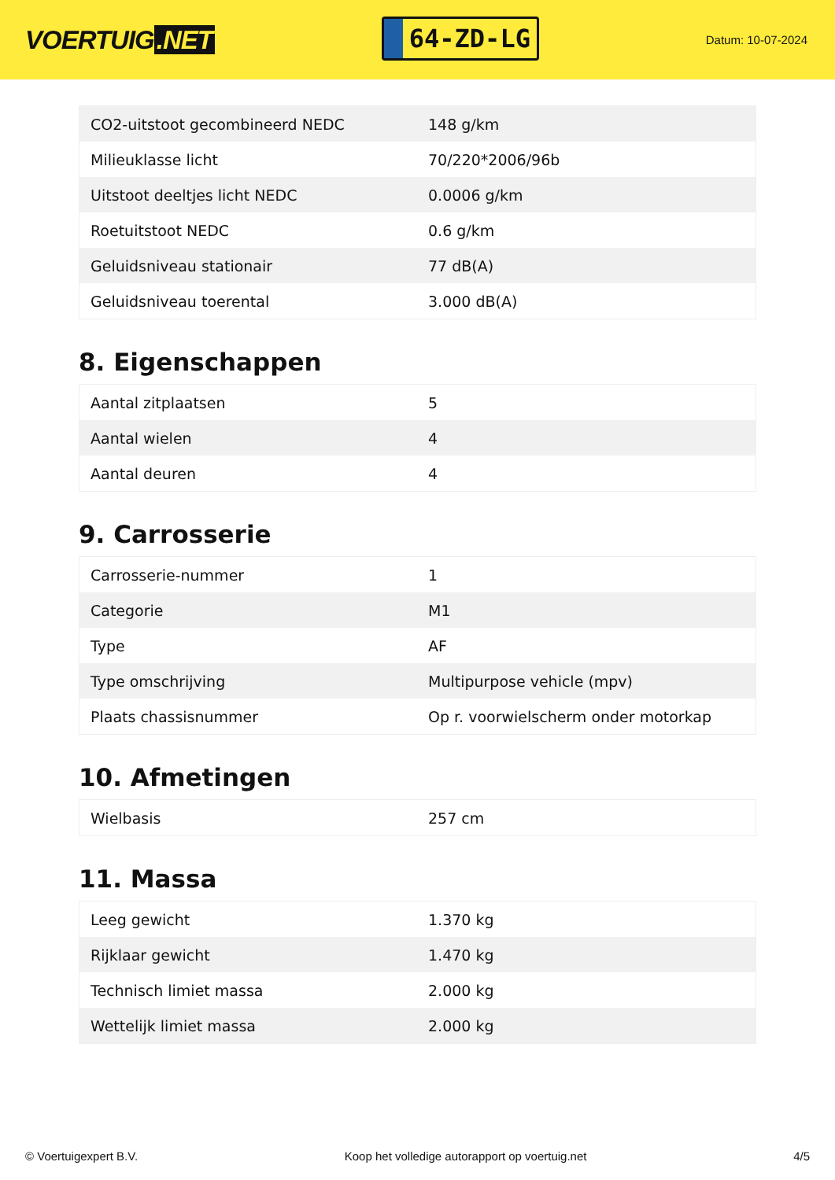VOERTUIG.NET
64-ZD-LG
Datum: 10-07-2024
| CO2-uitstoot gecombineerd NEDC | 148 g/km |
| Milieuklasse licht | 70/220*2006/96b |
| Uitstoot deeltjes licht NEDC | 0.0006 g/km |
| Roetuitstoot NEDC | 0.6 g/km |
| Geluidsniveau stationair | 77 dB(A) |
| Geluidsniveau toerental | 3.000 dB(A) |
8. Eigenschappen
| Aantal zitplaatsen | 5 |
| Aantal wielen | 4 |
| Aantal deuren | 4 |
9. Carrosserie
| Carrosserie-nummer | 1 |
| Categorie | M1 |
| Type | AF |
| Type omschrijving | Multipurpose vehicle (mpv) |
| Plaats chassisnummer | Op r. voorwielscherm onder motorkap |
10. Afmetingen
| Wielbasis | 257 cm |
11. Massa
| Leeg gewicht | 1.370 kg |
| Rijklaar gewicht | 1.470 kg |
| Technisch limiet massa | 2.000 kg |
| Wettelijk limiet massa | 2.000 kg |
© Voertuigexpert B.V. Koop het volledige autorapport op voertuig.net 4/5